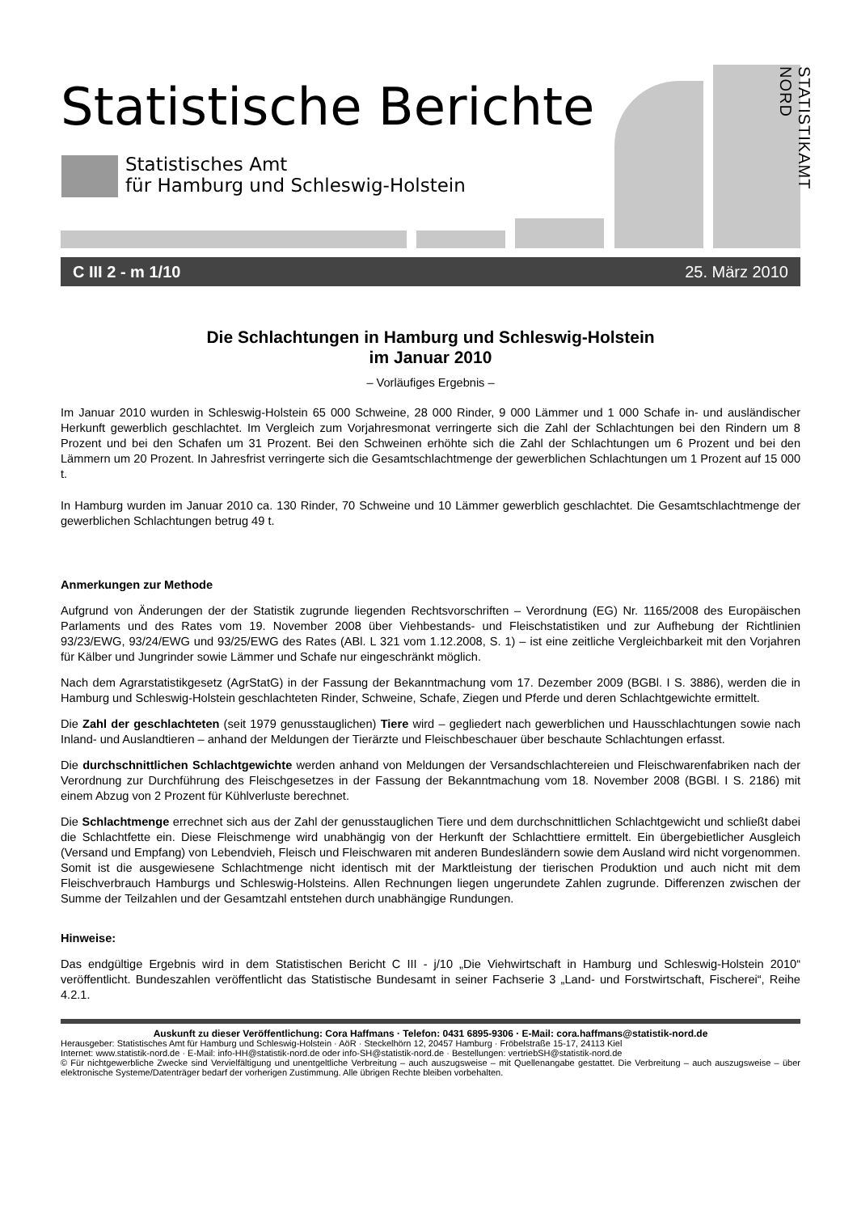Statistische Berichte
Statistisches Amt
für Hamburg und Schleswig-Holstein
STATISTIKAMT NORD
C III 2 - m 1/10 25. März 2010
Die Schlachtungen in Hamburg und Schleswig-Holstein
im Januar 2010
– Vorläufiges Ergebnis –
Im Januar 2010 wurden in Schleswig-Holstein 65 000 Schweine, 28 000 Rinder, 9 000 Lämmer und 1 000 Schafe in- und ausländischer Herkunft gewerblich geschlachtet. Im Vergleich zum Vorjahresmonat verringerte sich die Zahl der Schlachtungen bei den Rindern um 8 Prozent und bei den Schafen um 31 Prozent. Bei den Schweinen erhöhte sich die Zahl der Schlachtungen um 6 Prozent und bei den Lämmern um 20 Prozent. In Jahresfrist verringerte sich die Gesamtschlachtmenge der gewerblichen Schlachtungen um 1 Prozent auf 15 000 t.
In Hamburg wurden im Januar 2010 ca. 130 Rinder, 70 Schweine und 10 Lämmer gewerblich geschlachtet. Die Gesamtschlachtmenge der gewerblichen Schlachtungen betrug 49 t.
Anmerkungen zur Methode
Aufgrund von Änderungen der der Statistik zugrunde liegenden Rechtsvorschriften – Verordnung (EG) Nr. 1165/2008 des Europäischen Parlaments und des Rates vom 19. November 2008 über Viehbestands- und Fleischstatistiken und zur Aufhebung der Richtlinien 93/23/EWG, 93/24/EWG und 93/25/EWG des Rates (ABl. L 321 vom 1.12.2008, S. 1) – ist eine zeitliche Vergleichbarkeit mit den Vorjahren für Kälber und Jungrinder sowie Lämmer und Schafe nur eingeschränkt möglich.
Nach dem Agrarstatistikgesetz (AgrStatG) in der Fassung der Bekanntmachung vom 17. Dezember 2009 (BGBl. I S. 3886), werden die in Hamburg und Schleswig-Holstein geschlachteten Rinder, Schweine, Schafe, Ziegen und Pferde und deren Schlachtgewichte ermittelt.
Die Zahl der geschlachteten (seit 1979 genusstauglichen) Tiere wird – gegliedert nach gewerblichen und Hausschlachtungen sowie nach Inland- und Auslandtieren – anhand der Meldungen der Tierärzte und Fleischbeschauer über beschaute Schlachtungen erfasst.
Die durchschnittlichen Schlachtgewichte werden anhand von Meldungen der Versandschlachtereien und Fleischwarenfabriken nach der Verordnung zur Durchführung des Fleischgesetzes in der Fassung der Bekanntmachung vom 18. November 2008 (BGBl. I S. 2186) mit einem Abzug von 2 Prozent für Kühlverluste berechnet.
Die Schlachtmenge errechnet sich aus der Zahl der genusstauglichen Tiere und dem durchschnittlichen Schlachtgewicht und schließt dabei die Schlachtfette ein. Diese Fleischmenge wird unabhängig von der Herkunft der Schlachttiere ermittelt. Ein übergebietlicher Ausgleich (Versand und Empfang) von Lebendvieh, Fleisch und Fleischwaren mit anderen Bundesländern sowie dem Ausland wird nicht vorgenommen. Somit ist die ausgewiesene Schlachtmenge nicht identisch mit der Marktleistung der tierischen Produktion und auch nicht mit dem Fleischverbrauch Hamburgs und Schleswig-Holsteins. Allen Rechnungen liegen ungerundete Zahlen zugrunde. Differenzen zwischen der Summe der Teilzahlen und der Gesamtzahl entstehen durch unabhängige Rundungen.
Hinweise:
Das endgültige Ergebnis wird in dem Statistischen Bericht C III - j/10 „Die Viehwirtschaft in Hamburg und Schleswig-Holstein 2010“ veröffentlicht. Bundeszahlen veröffentlicht das Statistische Bundesamt in seiner Fachserie 3 „Land- und Forstwirtschaft, Fischerei“, Reihe 4.2.1.
Auskunft zu dieser Veröffentlichung: Cora Haffmans · Telefon: 0431 6895-9306 · E-Mail: cora.haffmans@statistik-nord.de
Herausgeber: Statistisches Amt für Hamburg und Schleswig-Holstein · AöR · Steckelhörn 12, 20457 Hamburg · Fröbelstraße 15-17, 24113 Kiel
Internet: www.statistik-nord.de · E-Mail: info-HH@statistik-nord.de oder info-SH@statistik-nord.de · Bestellungen: vertriebSH@statistik-nord.de
© Für nichtgewerbliche Zwecke sind Vervielfältigung und unentgeltliche Verbreitung – auch auszugsweise – mit Quellenangabe gestattet. Die Verbreitung – auch auszugsweise – über elektronische Systeme/Datenträger bedarf der vorherigen Zustimmung. Alle übrigen Rechte bleiben vorbehalten.